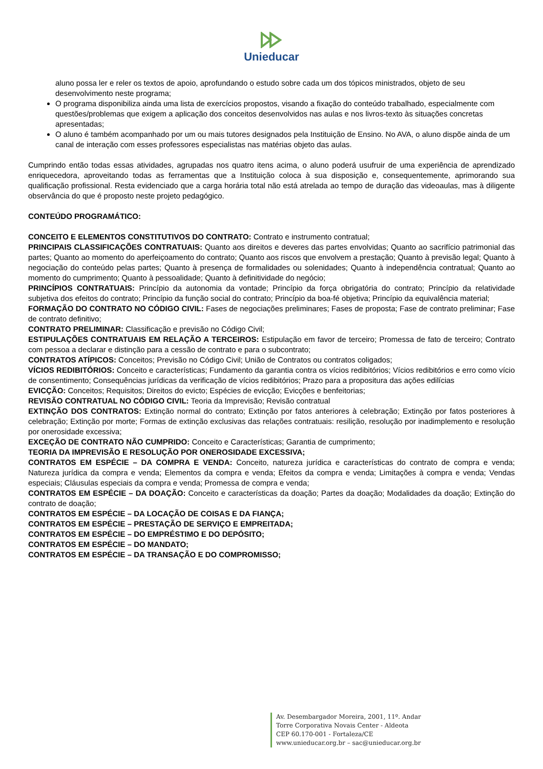Unieducar
aluno possa ler e reler os textos de apoio, aprofundando o estudo sobre cada um dos tópicos ministrados, objeto de seu desenvolvimento neste programa;
O programa disponibiliza ainda uma lista de exercícios propostos, visando a fixação do conteúdo trabalhado, especialmente com questões/problemas que exigem a aplicação dos conceitos desenvolvidos nas aulas e nos livros-texto às situações concretas apresentadas;
O aluno é também acompanhado por um ou mais tutores designados pela Instituição de Ensino. No AVA, o aluno dispõe ainda de um canal de interação com esses professores especialistas nas matérias objeto das aulas.
Cumprindo então todas essas atividades, agrupadas nos quatro itens acima, o aluno poderá usufruir de uma experiência de aprendizado enriquecedora, aproveitando todas as ferramentas que a Instituição coloca à sua disposição e, consequentemente, aprimorando sua qualificação profissional. Resta evidenciado que a carga horária total não está atrelada ao tempo de duração das videoaulas, mas à diligente observância do que é proposto neste projeto pedagógico.
CONTEÚDO PROGRAMÁTICO:
CONCEITO E ELEMENTOS CONSTITUTIVOS DO CONTRATO: Contrato e instrumento contratual;
PRINCIPAIS CLASSIFICAÇÕES CONTRATUAIS: Quanto aos direitos e deveres das partes envolvidas; Quanto ao sacrifício patrimonial das partes; Quanto ao momento do aperfeiçoamento do contrato; Quanto aos riscos que envolvem a prestação; Quanto à previsão legal; Quanto à negociação do conteúdo pelas partes; Quanto à presença de formalidades ou solenidades; Quanto à independência contratual; Quanto ao momento do cumprimento; Quanto à pessoalidade; Quanto à definitividade do negócio;
PRINCÍPIOS CONTRATUAIS: Princípio da autonomia da vontade; Princípio da força obrigatória do contrato; Princípio da relatividade subjetiva dos efeitos do contrato; Princípio da função social do contrato; Princípio da boa-fé objetiva; Princípio da equivalência material;
FORMAÇÃO DO CONTRATO NO CÓDIGO CIVIL: Fases de negociações preliminares; Fases de proposta; Fase de contrato preliminar; Fase de contrato definitivo;
CONTRATO PRELIMINAR: Classificação e previsão no Código Civil;
ESTIPULAÇÕES CONTRATUAIS EM RELAÇÃO A TERCEIROS: Estipulação em favor de terceiro; Promessa de fato de terceiro; Contrato com pessoa a declarar e distinção para a cessão de contrato e para o subcontrato;
CONTRATOS ATÍPICOS: Conceitos; Previsão no Código Civil; União de Contratos ou contratos coligados;
VÍCIOS REDIBITÓRIOS: Conceito e características; Fundamento da garantia contra os vícios redibitórios; Vícios redibitórios e erro como vício de consentimento; Consequências jurídicas da verificação de vícios redibitórios; Prazo para a propositura das ações edilícias
EVICÇÃO: Conceitos; Requisitos; Direitos do evicto; Espécies de evicção; Evicções e benfeitorias;
REVISÃO CONTRATUAL NO CÓDIGO CIVIL: Teoria da Imprevisão; Revisão contratual
EXTINÇÃO DOS CONTRATOS: Extinção normal do contrato; Extinção por fatos anteriores à celebração; Extinção por fatos posteriores à celebração; Extinção por morte; Formas de extinção exclusivas das relações contratuais: resilição, resolução por inadimplemento e resolução por onerosidade excessiva;
EXCEÇÃO DE CONTRATO NÃO CUMPRIDO: Conceito e Características; Garantia de cumprimento;
TEORIA DA IMPREVISÃO E RESOLUÇÃO POR ONEROSIDADE EXCESSIVA;
CONTRATOS EM ESPÉCIE – DA COMPRA E VENDA: Conceito, natureza jurídica e características do contrato de compra e venda; Natureza jurídica da compra e venda; Elementos da compra e venda; Efeitos da compra e venda; Limitações à compra e venda; Vendas especiais; Cláusulas especiais da compra e venda; Promessa de compra e venda;
CONTRATOS EM ESPÉCIE – DA DOAÇÃO: Conceito e características da doação; Partes da doação; Modalidades da doação; Extinção do contrato de doação;
CONTRATOS EM ESPÉCIE – DA LOCAÇÃO DE COISAS E DA FIANÇA;
CONTRATOS EM ESPÉCIE – PRESTAÇÃO DE SERVIÇO E EMPREITADA;
CONTRATOS EM ESPÉCIE – DO EMPRÉSTIMO E DO DEPÓSITO;
CONTRATOS EM ESPÉCIE – DO MANDATO;
CONTRATOS EM ESPÉCIE – DA TRANSAÇÃO E DO COMPROMISSO;
Av. Desembargador Moreira, 2001, 11º. Andar
Torre Corporativa Novais Center - Aldeota
CEP 60.170-001 - Fortaleza/CE
www.unieducar.org.br – sac@unieducar.org.br